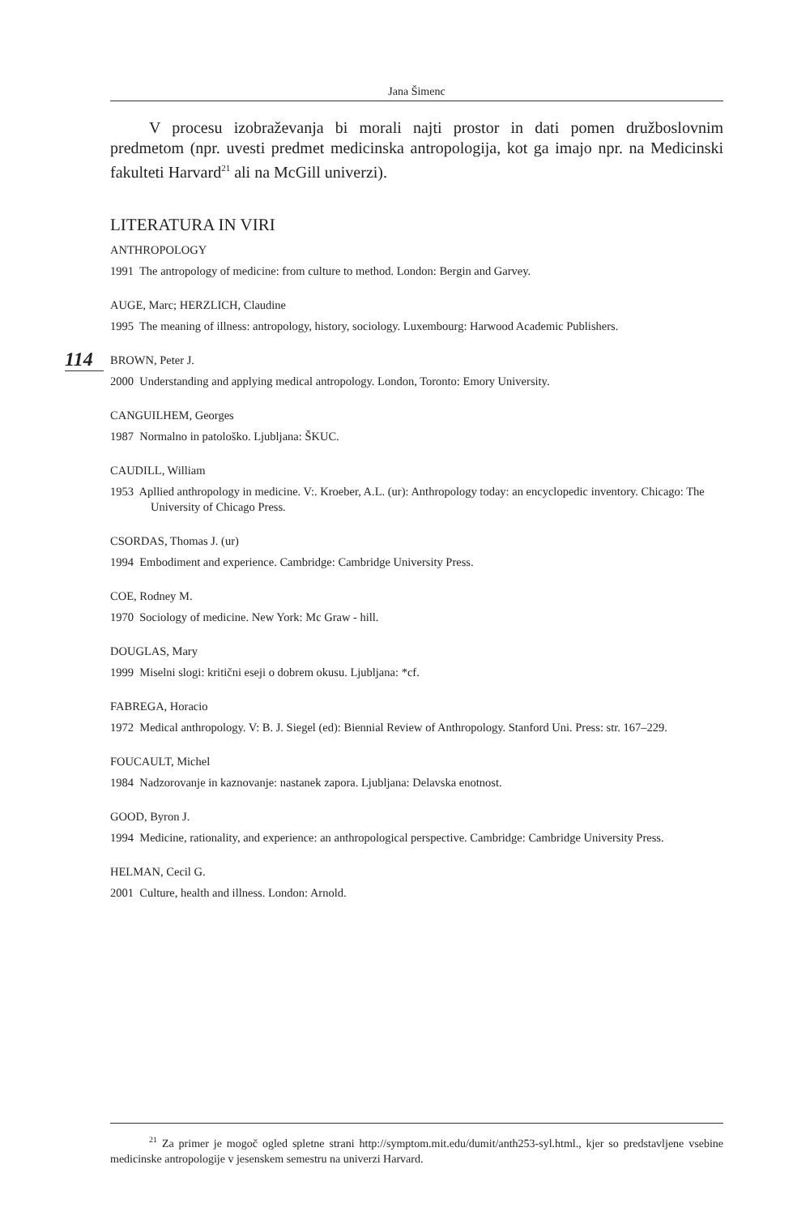Jana Šimenc
V procesu izobraževanja bi morali najti prostor in dati pomen družboslovnim predmetom (npr. uvesti predmet medicinska antropologija, kot ga imajo npr. na Medicinski fakulteti Harvard<sup>21</sup> ali na McGill univerzi).
LITERATURA IN VIRI
ANTHROPOLOGY
1991 The antropology of medicine: from culture to method. London: Bergin and Garvey.
AUGE, Marc; HERZLICH, Claudine
1995 The meaning of illness: antropology, history, sociology. Luxembourg: Harwood Academic Publishers.
BROWN, Peter J.
2000 Understanding and applying medical antropology. London, Toronto: Emory University.
CANGUILHEM, Georges
1987 Normalno in patološko. Ljubljana: ŠKUC.
CAUDILL, William
1953 Apllied anthropology in medicine. V:. Kroeber, A.L. (ur): Anthropology today: an encyclopedic inventory. Chicago: The University of Chicago Press.
CSORDAS, Thomas J. (ur)
1994 Embodiment and experience. Cambridge: Cambridge University Press.
COE, Rodney M.
1970 Sociology of medicine. New York: Mc Graw - hill.
DOUGLAS, Mary
1999 Miselni slogi: kritični eseji o dobrem okusu. Ljubljana: *cf.
FABREGA, Horacio
1972 Medical anthropology. V: B. J. Siegel (ed): Biennial Review of Anthropology. Stanford Uni. Press: str. 167–229.
FOUCAULT, Michel
1984 Nadzorovanje in kaznovanje: nastanek zapora. Ljubljana: Delavska enotnost.
GOOD, Byron J.
1994 Medicine, rationality, and experience: an anthropological perspective. Cambridge: Cambridge University Press.
HELMAN, Cecil G.
2001 Culture, health and illness. London: Arnold.
114
<sup>21</sup> Za primer je mogoč ogled spletne strani http://symptom.mit.edu/dumit/anth253-syl.html., kjer so predstavljene vsebine medicinske antropologije v jesenskem semestru na univerzi Harvard.